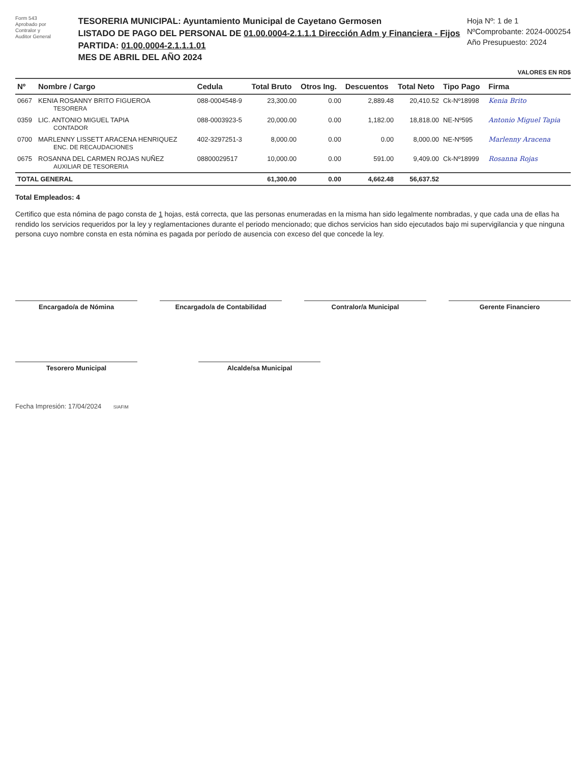Form 543
Aprobado por
Contralor y
Auditor General
TESORERIA MUNICIPAL: Ayuntamiento Municipal de Cayetano Germosen
LISTADO DE PAGO DEL PERSONAL DE 01.00.0004-2.1.1.1 Dirección Adm y Financiera - Fijos
PARTIDA: 01.00.0004-2.1.1.1.01
MES DE ABRIL DEL AÑO 2024
Hoja Nº: 1 de 1
NºComprobante: 2024-000254
Año Presupuesto: 2024
VALORES EN RD$
| Nº | Nombre / Cargo | Cedula | Total Bruto | Otros Ing. | Descuentos | Total Neto | Tipo Pago | Firma |
| --- | --- | --- | --- | --- | --- | --- | --- | --- |
| 0667 | KENIA ROSANNY BRITO FIGUEROA TESORERA | 088-0004548-9 | 23,300.00 | 0.00 | 2,889.48 | 20,410.52 | Ck-Nº18998 | Kenia Brito |
| 0359 | LIC. ANTONIO MIGUEL TAPIA CONTADOR | 088-0003923-5 | 20,000.00 | 0.00 | 1,182.00 | 18,818.00 | NE-Nº595 | Antonio Miguel Tapia |
| 0700 | MARLENNY LISSETT ARACENA HENRIQUEZ ENC. DE RECAUDACIONES | 402-3297251-3 | 8,000.00 | 0.00 | 0.00 | 8,000.00 | NE-Nº595 | Marlenny Aracena |
| 0675 | ROSANNA DEL CARMEN ROJAS NUÑEZ AUXILIAR DE TESORERIA | 08800029517 | 10,000.00 | 0.00 | 591.00 | 9,409.00 | Ck-Nº18999 | Rosanna Rojas |
| TOTAL GENERAL | | | 61,300.00 | 0.00 | 4,662.48 | 56,637.52 | | |
Total Empleados: 4
Certifico que esta nómina de pago consta de 1 hojas, está correcta, que las personas enumeradas en la misma han sido legalmente nombradas, y que cada una de ellas ha rendido los servicios requeridos por la ley y reglamentaciones durante el periodo mencionado; que dichos servicios han sido ejecutados bajo mi supervigilancia y que ninguna persona cuyo nombre consta en esta nómina es pagada por período de ausencia con exceso del que concede la ley.
Encargado/a de Nómina Encargado/a de Contabilidad Contralor/a Municipal Gerente Financiero
Tesorero Municipal Alcalde/sa Municipal
Fecha Impresión: 17/04/2024 SIAFIM